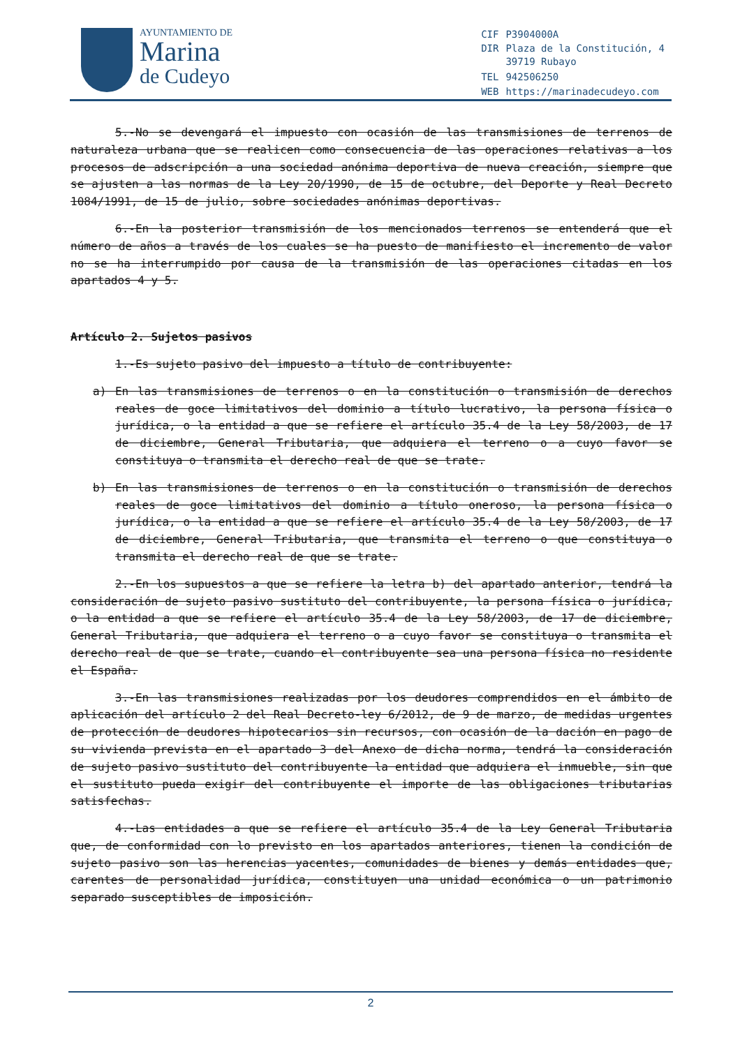AYUNTAMIENTO DE
Marina
de Cudeyo
| CIF | P3904000A |
| DIR | Plaza de la Constitución, 4 39719 Rubayo |
| TEL | 942506250 |
| WEB | https://marinadecudeyo.com |
5.-No se devengará el impuesto con ocasión de las transmisiones de terrenos de naturaleza urbana que se realicen como consecuencia de las operaciones relativas a los procesos de adscripción a una sociedad anónima deportiva de nueva creación, siempre que se ajusten a las normas de la Ley 20/1990, de 15 de octubre, del Deporte y Real Decreto 1084/1991, de 15 de julio, sobre sociedades anónimas deportivas.
6.-En la posterior transmisión de los mencionados terrenos se entenderá que el número de años a través de los cuales se ha puesto de manifiesto el incremento de valor no se ha interrumpido por causa de la transmisión de las operaciones citadas en los apartados 4 y 5.
Artículo 2. Sujetos pasivos
1.-Es sujeto pasivo del impuesto a título de contribuyente:
a) En las transmisiones de terrenos o en la constitución o transmisión de derechos reales de goce limitativos del dominio a título lucrativo, la persona física o jurídica, o la entidad a que se refiere el artículo 35.4 de la Ley 58/2003, de 17 de diciembre, General Tributaria, que adquiera el terreno o a cuyo favor se constituya o transmita el derecho real de que se trate.
b) En las transmisiones de terrenos o en la constitución o transmisión de derechos reales de goce limitativos del dominio a título oneroso, la persona física o jurídica, o la entidad a que se refiere el artículo 35.4 de la Ley 58/2003, de 17 de diciembre, General Tributaria, que transmita el terreno o que constituya o transmita el derecho real de que se trate.
2.-En los supuestos a que se refiere la letra b) del apartado anterior, tendrá la consideración de sujeto pasivo sustituto del contribuyente, la persona física o jurídica, o la entidad a que se refiere el artículo 35.4 de la Ley 58/2003, de 17 de diciembre, General Tributaria, que adquiera el terreno o a cuyo favor se constituya o transmita el derecho real de que se trate, cuando el contribuyente sea una persona física no residente el España.
3.-En las transmisiones realizadas por los deudores comprendidos en el ámbito de aplicación del artículo 2 del Real Decreto-ley 6/2012, de 9 de marzo, de medidas urgentes de protección de deudores hipotecarios sin recursos, con ocasión de la dación en pago de su vivienda prevista en el apartado 3 del Anexo de dicha norma, tendrá la consideración de sujeto pasivo sustituto del contribuyente la entidad que adquiera el inmueble, sin que el sustituto pueda exigir del contribuyente el importe de las obligaciones tributarias satisfechas.
4.-Las entidades a que se refiere el artículo 35.4 de la Ley General Tributaria que, de conformidad con lo previsto en los apartados anteriores, tienen la condición de sujeto pasivo son las herencias yacentes, comunidades de bienes y demás entidades que, carentes de personalidad jurídica, constituyen una unidad económica o un patrimonio separado susceptibles de imposición.
2